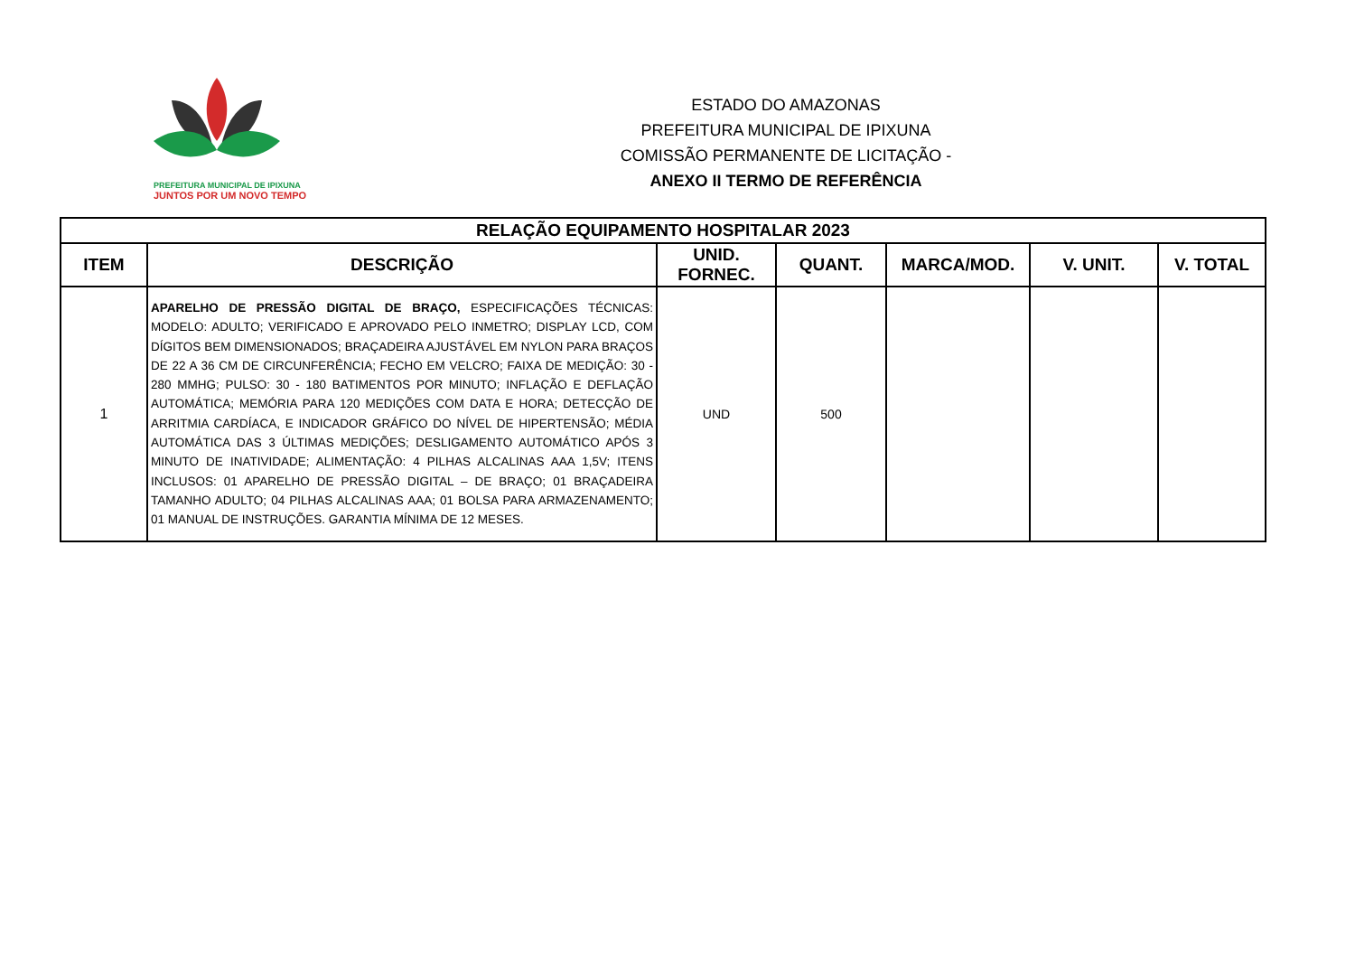PREFEITURA MUNICIPAL DE IPIXUNA
JUNTOS POR UM NOVO TEMPO
ESTADO DO AMAZONAS
PREFEITURA MUNICIPAL DE IPIXUNA
COMISSÃO PERMANENTE DE LICITAÇÃO -
ANEXO II TERMO DE REFERÊNCIA
| RELAÇÃO EQUIPAMENTO HOSPITALAR 2023 | | | | | | |
| --- | --- | --- | --- | --- | --- | --- |
| ITEM | DESCRIÇÃO | UNID. FORNEC. | QUANT. | MARCA/MOD. | V. UNIT. | V. TOTAL |
| 1 | APARELHO DE PRESSÃO DIGITAL DE BRAÇO, ESPECIFICAÇÕES TÉCNICAS: MODELO: ADULTO; VERIFICADO E APROVADO PELO INMETRO; DISPLAY LCD, COM DÍGITOS BEM DIMENSIONADOS; BRAÇADEIRA AJUSTÁVEL EM NYLON PARA BRAÇOS DE 22 A 36 CM DE CIRCUNFERÊNCIA; FECHO EM VELCRO; FAIXA DE MEDIÇÃO: 30 - 280 MMHG; PULSO: 30 - 180 BATIMENTOS POR MINUTO; INFLAÇÃO E DEFLAÇÃO AUTOMÁTICA; MEMÓRIA PARA 120 MEDIÇÕES COM DATA E HORA; DETECÇÃO DE ARRITMIA CARDÍACA, E INDICADOR GRÁFICO DO NÍVEL DE HIPERTENSÃO; MÉDIA AUTOMÁTICA DAS 3 ÚLTIMAS MEDIÇÕES; DESLIGAMENTO AUTOMÁTICO APÓS 3 MINUTO DE INATIVIDADE; ALIMENTAÇÃO: 4 PILHAS ALCALINAS AAA 1,5V; ITENS INCLUSOS: 01 APARELHO DE PRESSÃO DIGITAL – DE BRAÇO; 01 BRAÇADEIRA TAMANHO ADULTO; 04 PILHAS ALCALINAS AAA; 01 BOLSA PARA ARMAZENAMENTO; 01 MANUAL DE INSTRUÇÕES. GARANTIA MÍNIMA DE 12 MESES. | UND | 500 | | | |